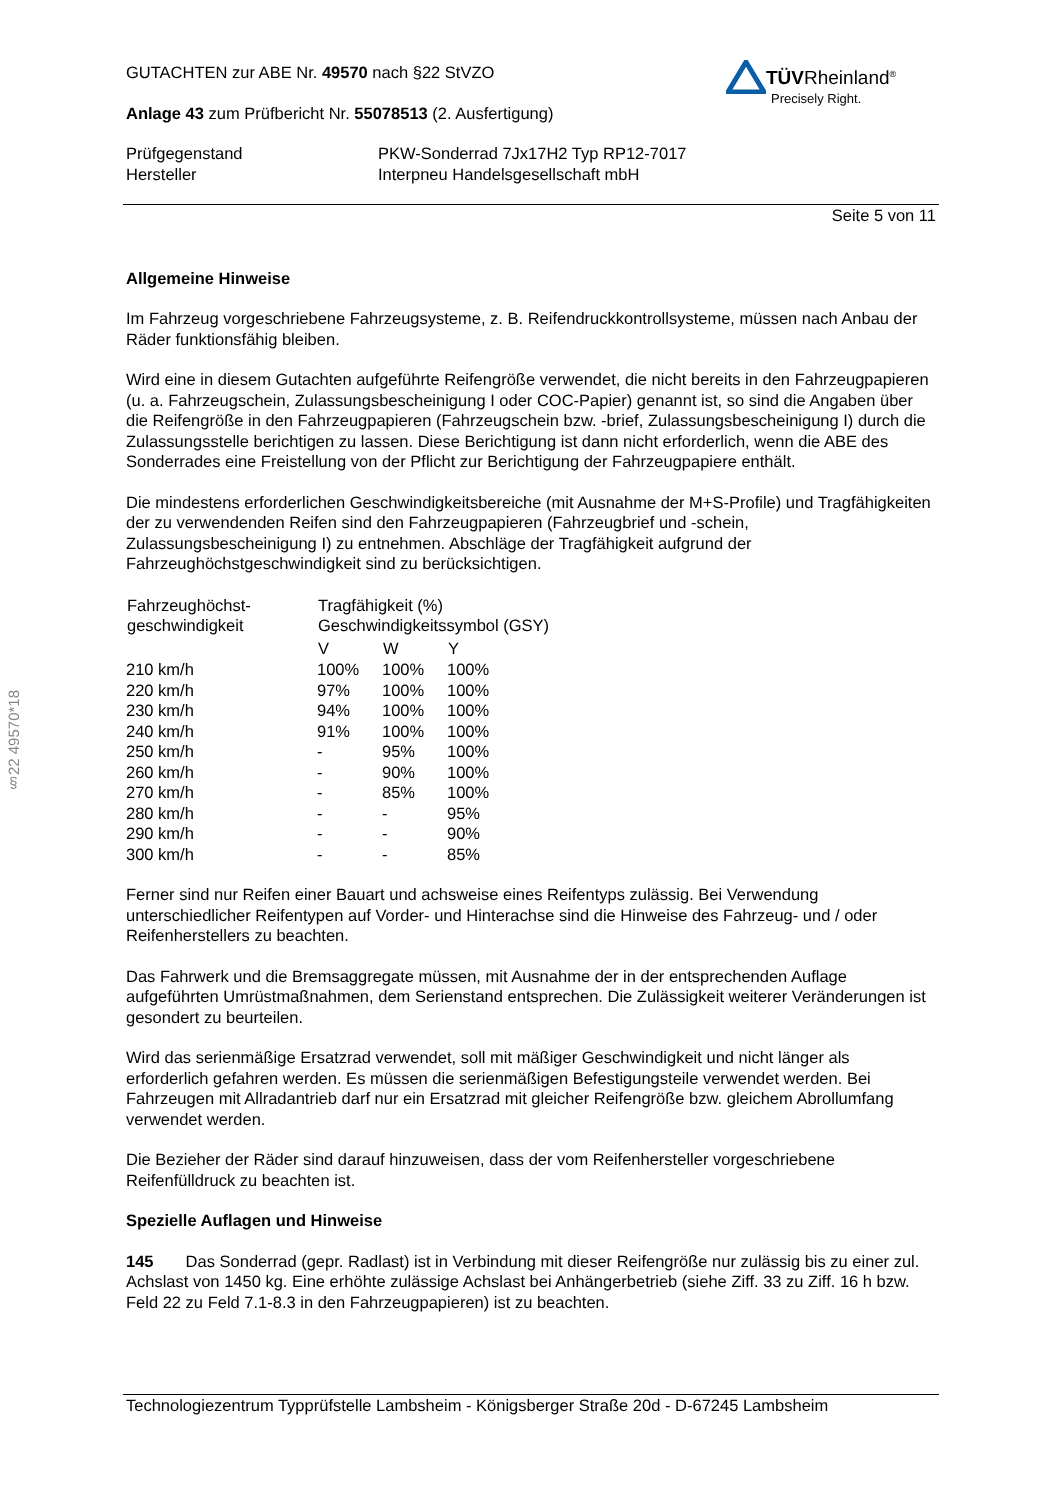§22 49570*18
TÜVRheinland<sup>®</sup>
Precisely Right.
GUTACHTEN zur ABE Nr. 49570 nach §22 StVZO
Anlage 43 zum Prüfbericht Nr. 55078513 (2. Ausfertigung)
| Prüfgegenstand | PKW-Sonderrad 7Jx17H2 Typ RP12-7017 |
| Hersteller | Interpneu Handelsgesellschaft mbH |
Seite 5 von 11
Allgemeine Hinweise
Im Fahrzeug vorgeschriebene Fahrzeugsysteme, z. B. Reifendruckkontrollsysteme, müssen nach Anbau der Räder funktionsfähig bleiben.
Wird eine in diesem Gutachten aufgeführte Reifengröße verwendet, die nicht bereits in den Fahrzeugpapieren (u. a. Fahrzeugschein, Zulassungsbescheinigung I oder COC-Papier) genannt ist, so sind die Angaben über die Reifengröße in den Fahrzeugpapieren (Fahrzeugschein bzw. -brief, Zulassungsbescheinigung I) durch die Zulassungsstelle berichtigen zu lassen. Diese Berichtigung ist dann nicht erforderlich, wenn die ABE des Sonderrades eine Freistellung von der Pflicht zur Berichtigung der Fahrzeugpapiere enthält.
Die mindestens erforderlichen Geschwindigkeitsbereiche (mit Ausnahme der M+S-Profile) und Tragfähigkeiten der zu verwendenden Reifen sind den Fahrzeugpapieren (Fahrzeugbrief und -schein, Zulassungsbescheinigung I) zu entnehmen. Abschläge der Tragfähigkeit aufgrund der Fahrzeughöchstgeschwindigkeit sind zu berücksichtigen.
| Fahrzeughöchst- geschwindigkeit | Tragfähigkeit (%) Geschwindigkeitssymbol (GSY) | | |
| --- | --- | --- | --- |
| | V | W | Y |
| 210 km/h | 100% | 100% | 100% |
| 220 km/h | 97% | 100% | 100% |
| 230 km/h | 94% | 100% | 100% |
| 240 km/h | 91% | 100% | 100% |
| 250 km/h | - | 95% | 100% |
| 260 km/h | - | 90% | 100% |
| 270 km/h | - | 85% | 100% |
| 280 km/h | - | - | 95% |
| 290 km/h | - | - | 90% |
| 300 km/h | - | - | 85% |
Ferner sind nur Reifen einer Bauart und achsweise eines Reifentyps zulässig. Bei Verwendung unterschiedlicher Reifentypen auf Vorder- und Hinterachse sind die Hinweise des Fahrzeug- und / oder Reifenherstellers zu beachten.
Das Fahrwerk und die Bremsaggregate müssen, mit Ausnahme der in der entsprechenden Auflage aufgeführten Umrüstmaßnahmen, dem Serienstand entsprechen. Die Zulässigkeit weiterer Veränderungen ist gesondert zu beurteilen.
Wird das serienmäßige Ersatzrad verwendet, soll mit mäßiger Geschwindigkeit und nicht länger als erforderlich gefahren werden. Es müssen die serienmäßigen Befestigungsteile verwendet werden. Bei Fahrzeugen mit Allradantrieb darf nur ein Ersatzrad mit gleicher Reifengröße bzw. gleichem Abrollumfang verwendet werden.
Die Bezieher der Räder sind darauf hinzuweisen, dass der vom Reifenhersteller vorgeschriebene Reifenfülldruck zu beachten ist.
Spezielle Auflagen und Hinweise
145 Das Sonderrad (gepr. Radlast) ist in Verbindung mit dieser Reifengröße nur zulässig bis zu einer zul. Achslast von 1450 kg. Eine erhöhte zulässige Achslast bei Anhängerbetrieb (siehe Ziff. 33 zu Ziff. 16 h bzw. Feld 22 zu Feld 7.1-8.3 in den Fahrzeugpapieren) ist zu beachten.
Technologiezentrum Typprüfstelle Lambsheim - Königsberger Straße 20d - D-67245 Lambsheim